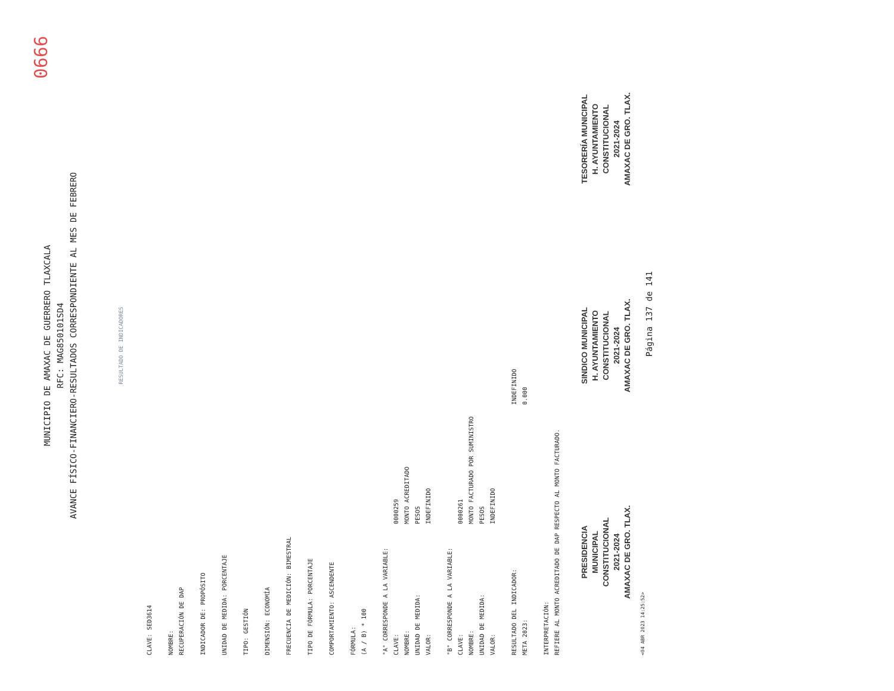0666
MUNICIPIO DE AMAXAC DE GUERRERO TLAXCALA
RFC: MAG850101SD4
AVANCE FÍSICO-FINANCIERO-RESULTADOS CORRESPONDIENTE AL MES DE FEBRERO
RESULTADO DE INDICADORES
CLAVE: SED3614
NOMBRE:
RECUPERACIÓN DE DAP
INDICADOR DE: PROPÓSITO
UNIDAD DE MEDIDA: PORCENTAJE
TIPO: GESTIÓN
DIMENSIÓN: ECONOMÍA
FRECUENCIA DE MEDICIÓN: BIMESTRAL
TIPO DE FÓRMULA: PORCENTAJE
COMPORTAMIENTO: ASCENDENTE
FÓRMULA:
(A / B) * 100
"A" CORRESPONDE A LA VARIABLE:
CLAVE: 0000259
NOMBRE: MONTO ACREDITADO
UNIDAD DE MEDIDA: PESOS
VALOR: INDEFINIDO
"B" CORRESPONDE A LA VARIABLE:
CLAVE: 0000261
NOMBRE: MONTO FACTURADO POR SUMINISTRO
UNIDAD DE MEDIDA: PESOS
VALOR: INDEFINIDO
RESULTADO DEL INDICADOR: INDEFINIDO
META 2023: 0.000
INTERPRETACIÓN:
REFIERE AL MONTO ACREDITADO DE DAP RESPECTO AL MONTO FACTURADO.
PRESIDENCIA
MUNICIPAL
CONSTITUCIONAL
2021-2024
AMAXAC DE GRO. TLAX.
SINDICO MUNICIPAL
H. AYUNTAMIENTO
CONSTITUCIONAL
2021-2024
AMAXAC DE GRO. TLAX.
TESORERÍA MUNICIPAL
H. AYUNTAMIENTO
CONSTITUCIONAL
2021-2024
AMAXAC DE GRO. TLAX.
<04 ABR 2023 14:25:52> Página 137 de 141